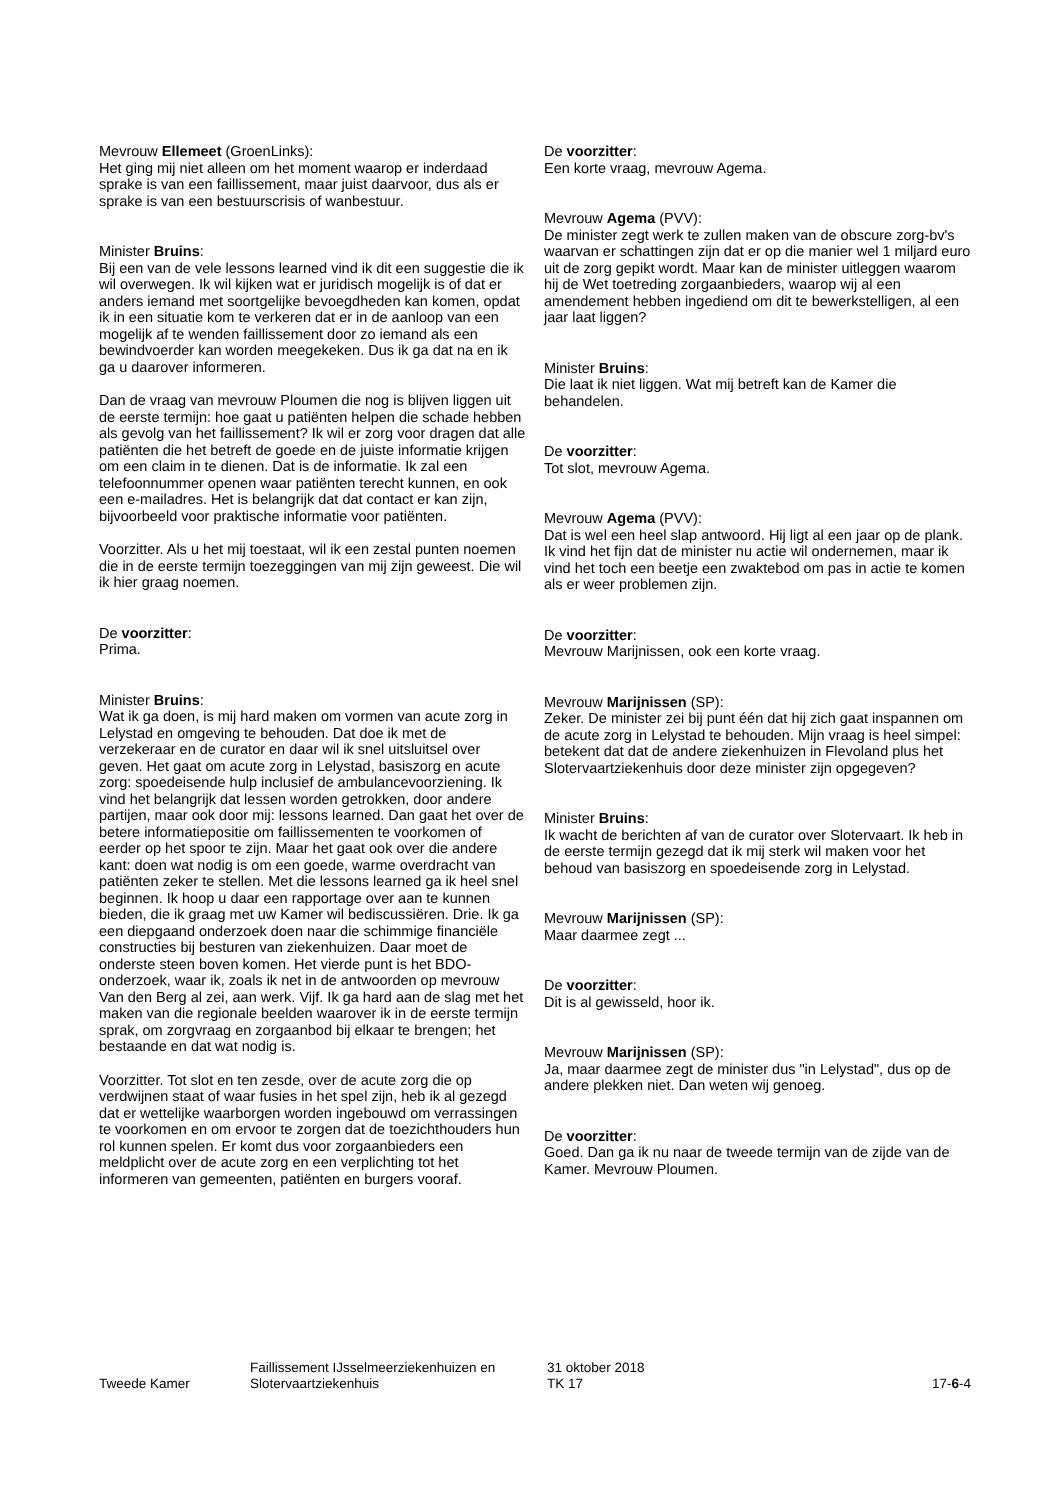Mevrouw Ellemeet (GroenLinks):
Het ging mij niet alleen om het moment waarop er inderdaad sprake is van een faillissement, maar juist daarvoor, dus als er sprake is van een bestuurscrisis of wanbestuur.
Minister Bruins:
Bij een van de vele lessons learned vind ik dit een suggestie die ik wil overwegen. Ik wil kijken wat er juridisch mogelijk is of dat er anders iemand met soortgelijke bevoegdheden kan komen, opdat ik in een situatie kom te verkeren dat er in de aanloop van een mogelijk af te wenden faillissement door zo iemand als een bewindvoerder kan worden meegekeken. Dus ik ga dat na en ik ga u daarover informeren.
Dan de vraag van mevrouw Ploumen die nog is blijven liggen uit de eerste termijn: hoe gaat u patiënten helpen die schade hebben als gevolg van het faillissement? Ik wil er zorg voor dragen dat alle patiënten die het betreft de goede en de juiste informatie krijgen om een claim in te dienen. Dat is de informatie. Ik zal een telefoonnummer openen waar patiënten terecht kunnen, en ook een e-mailadres. Het is belangrijk dat dat contact er kan zijn, bijvoorbeeld voor praktische informatie voor patiënten.
Voorzitter. Als u het mij toestaat, wil ik een zestal punten noemen die in de eerste termijn toezeggingen van mij zijn geweest. Die wil ik hier graag noemen.
De voorzitter:
Prima.
Minister Bruins:
Wat ik ga doen, is mij hard maken om vormen van acute zorg in Lelystad en omgeving te behouden. Dat doe ik met de verzekeraar en de curator en daar wil ik snel uitsluitsel over geven. Het gaat om acute zorg in Lelystad, basiszorg en acute zorg: spoedeisende hulp inclusief de ambulancevoorziening. Ik vind het belangrijk dat lessen worden getrokken, door andere partijen, maar ook door mij: lessons learned. Dan gaat het over de betere informatiepositie om faillissementen te voorkomen of eerder op het spoor te zijn. Maar het gaat ook over die andere kant: doen wat nodig is om een goede, warme overdracht van patiënten zeker te stellen. Met die lessons learned ga ik heel snel beginnen. Ik hoop u daar een rapportage over aan te kunnen bieden, die ik graag met uw Kamer wil bediscussiëren. Drie. Ik ga een diepgaand onderzoek doen naar die schimmige financiële constructies bij besturen van ziekenhuizen. Daar moet de onderste steen boven komen. Het vierde punt is het BDO-onderzoek, waar ik, zoals ik net in de antwoorden op mevrouw Van den Berg al zei, aan werk. Vijf. Ik ga hard aan de slag met het maken van die regionale beelden waarover ik in de eerste termijn sprak, om zorgvraag en zorgaanbod bij elkaar te brengen; het bestaande en dat wat nodig is.
Voorzitter. Tot slot en ten zesde, over de acute zorg die op verdwijnen staat of waar fusies in het spel zijn, heb ik al gezegd dat er wettelijke waarborgen worden ingebouwd om verrassingen te voorkomen en om ervoor te zorgen dat de toezichthouders hun rol kunnen spelen. Er komt dus voor zorgaanbieders een meldplicht over de acute zorg en een verplichting tot het informeren van gemeenten, patiënten en burgers vooraf.
De voorzitter:
Een korte vraag, mevrouw Agema.
Mevrouw Agema (PVV):
De minister zegt werk te zullen maken van de obscure zorg-bv's waarvan er schattingen zijn dat er op die manier wel 1 miljard euro uit de zorg gepikt wordt. Maar kan de minister uitleggen waarom hij de Wet toetreding zorgaanbieders, waarop wij al een amendement hebben ingediend om dit te bewerkstelligen, al een jaar laat liggen?
Minister Bruins:
Die laat ik niet liggen. Wat mij betreft kan de Kamer die behandelen.
De voorzitter:
Tot slot, mevrouw Agema.
Mevrouw Agema (PVV):
Dat is wel een heel slap antwoord. Hij ligt al een jaar op de plank. Ik vind het fijn dat de minister nu actie wil ondernemen, maar ik vind het toch een beetje een zwaktebod om pas in actie te komen als er weer problemen zijn.
De voorzitter:
Mevrouw Marijnissen, ook een korte vraag.
Mevrouw Marijnissen (SP):
Zeker. De minister zei bij punt één dat hij zich gaat inspannen om de acute zorg in Lelystad te behouden. Mijn vraag is heel simpel: betekent dat dat de andere ziekenhuizen in Flevoland plus het Slotervaartziekenhuis door deze minister zijn opgegeven?
Minister Bruins:
Ik wacht de berichten af van de curator over Slotervaart. Ik heb in de eerste termijn gezegd dat ik mij sterk wil maken voor het behoud van basiszorg en spoedeisende zorg in Lelystad.
Mevrouw Marijnissen (SP):
Maar daarmee zegt ...
De voorzitter:
Dit is al gewisseld, hoor ik.
Mevrouw Marijnissen (SP):
Ja, maar daarmee zegt de minister dus "in Lelystad", dus op de andere plekken niet. Dan weten wij genoeg.
De voorzitter:
Goed. Dan ga ik nu naar de tweede termijn van de zijde van de Kamer. Mevrouw Ploumen.
Tweede Kamer
Faillissement IJsselmeerziekenhuizen en Slotervaartziekenhuis
31 oktober 2018
TK 17
17-6-4